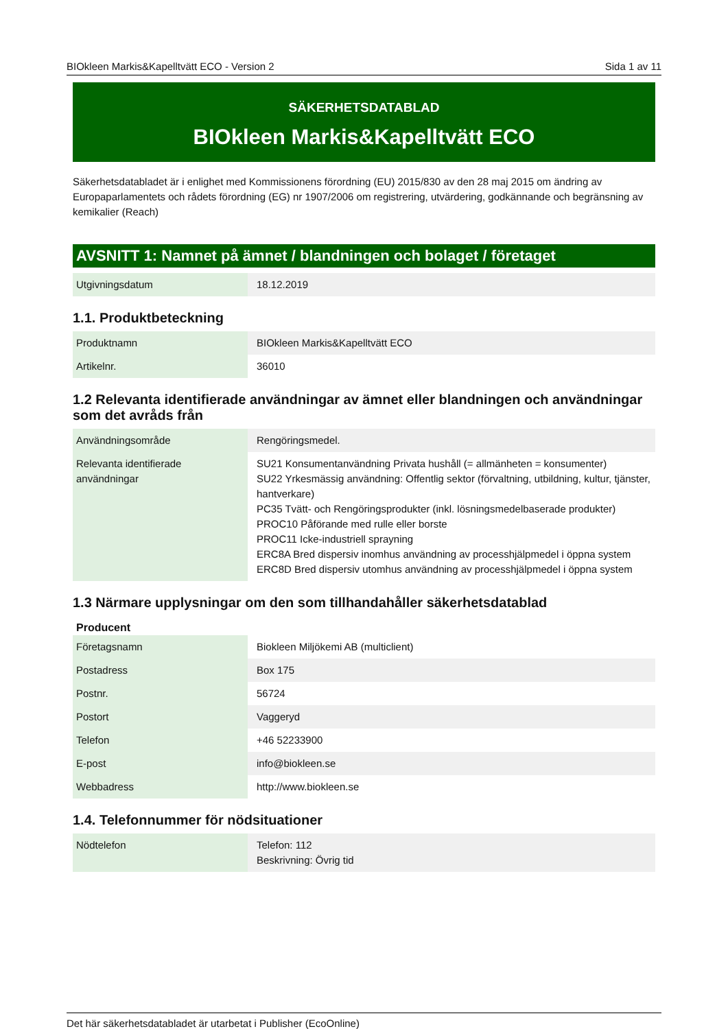BIOkleen Markis&Kapelltvätt ECO - Version 2 Sida 1 av 11
SÄKERHETSDATABLAD
BIOkleen Markis&Kapelltvätt ECO
Säkerhetsdatabladet är i enlighet med Kommissionens förordning (EU) 2015/830 av den 28 maj 2015 om ändring av Europaparlamentets och rådets förordning (EG) nr 1907/2006 om registrering, utvärdering, godkännande och begränsning av kemikalier (Reach)
AVSNITT 1: Namnet på ämnet / blandningen och bolaget / företaget
| Utgivningsdatum | 18.12.2019 |
1.1. Produktbeteckning
| Produktnamn | BIOkleen Markis&Kapelltvätt ECO |
| Artikelnr. | 36010 |
1.2 Relevanta identifierade användningar av ämnet eller blandningen och användningar som det avråds från
| Användningsområde | Rengöringsmedel. |
| Relevanta identifierade användningar | SU21 Konsumentanvändning Privata hushåll (= allmänheten = konsumenter) SU22 Yrkesmässig användning: Offentlig sektor (förvaltning, utbildning, kultur, tjänster, hantverkare) PC35 Tvätt- och Rengöringsprodukter (inkl. lösningsmedelbaserade produkter) PROC10 Påförande med rulle eller borste PROC11 Icke-industriell sprayning ERC8A Bred dispersiv inomhus användning av processhjälpmedel i öppna system ERC8D Bred dispersiv utomhus användning av processhjälpmedel i öppna system |
1.3 Närmare upplysningar om den som tillhandahåller säkerhetsdatablad
Producent
| Företagsnamn | Biokleen Miljökemi AB (multiclient) |
| Postadress | Box 175 |
| Postnr. | 56724 |
| Postort | Vaggeryd |
| Telefon | +46 52233900 |
| E-post | info@biokleen.se |
| Webbadress | http://www.biokleen.se |
1.4. Telefonnummer för nödsituationer
| Nödtelefon | Telefon: 112 Beskrivning: Övrig tid |
Det här säkerhetsdatabladet är utarbetat i Publisher (EcoOnline)